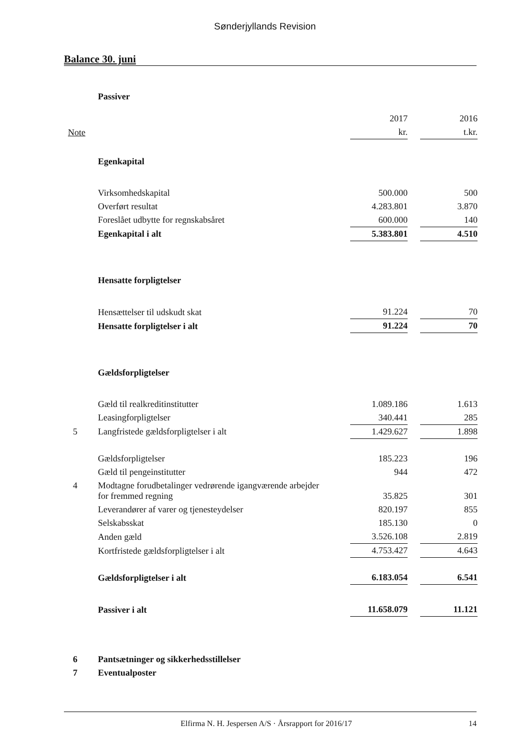Sønderjyllands Revision
Balance 30. juni
| | Passiver | | | |
| | | 2017 | | 2016 |
| Note | | kr. | | t.kr. |
| | Egenkapital | | | |
| | Virksomhedskapital | 500.000 | | 500 |
| | Overført resultat | 4.283.801 | | 3.870 |
| | Foreslået udbytte for regnskabsåret | 600.000 | | 140 |
| | Egenkapital i alt | 5.383.801 | | 4.510 |
| | Hensatte forpligtelser | | | |
| | Hensættelser til udskudt skat | 91.224 | | 70 |
| | Hensatte forpligtelser i alt | 91.224 | | 70 |
| | Gældsforpligtelser | | | |
| | Gæld til realkreditinstitutter | 1.089.186 | | 1.613 |
| | Leasingforpligtelser | 340.441 | | 285 |
| 5 | Langfristede gældsforpligtelser i alt | 1.429.627 | | 1.898 |
| | Gældsforpligtelser | 185.223 | | 196 |
| | Gæld til pengeinstitutter | 944 | | 472 |
| 4 | Modtagne forudbetalinger vedrørende igangværende arbejder for fremmed regning | 35.825 | | 301 |
| | Leverandører af varer og tjenesteydelser | 820.197 | | 855 |
| | Selskabsskat | 185.130 | | 0 |
| | Anden gæld | 3.526.108 | | 2.819 |
| | Kortfristede gældsforpligtelser i alt | 4.753.427 | | 4.643 |
| | Gældsforpligtelser i alt | 6.183.054 | | 6.541 |
| | Passiver i alt | 11.658.079 | | 11.121 |
| 6 | Pantsætninger og sikkerhedsstillelser | | | |
| 7 | Eventualposter | | | |
Elfirma N. H. Jespersen A/S · Årsrapport for 2016/17 14